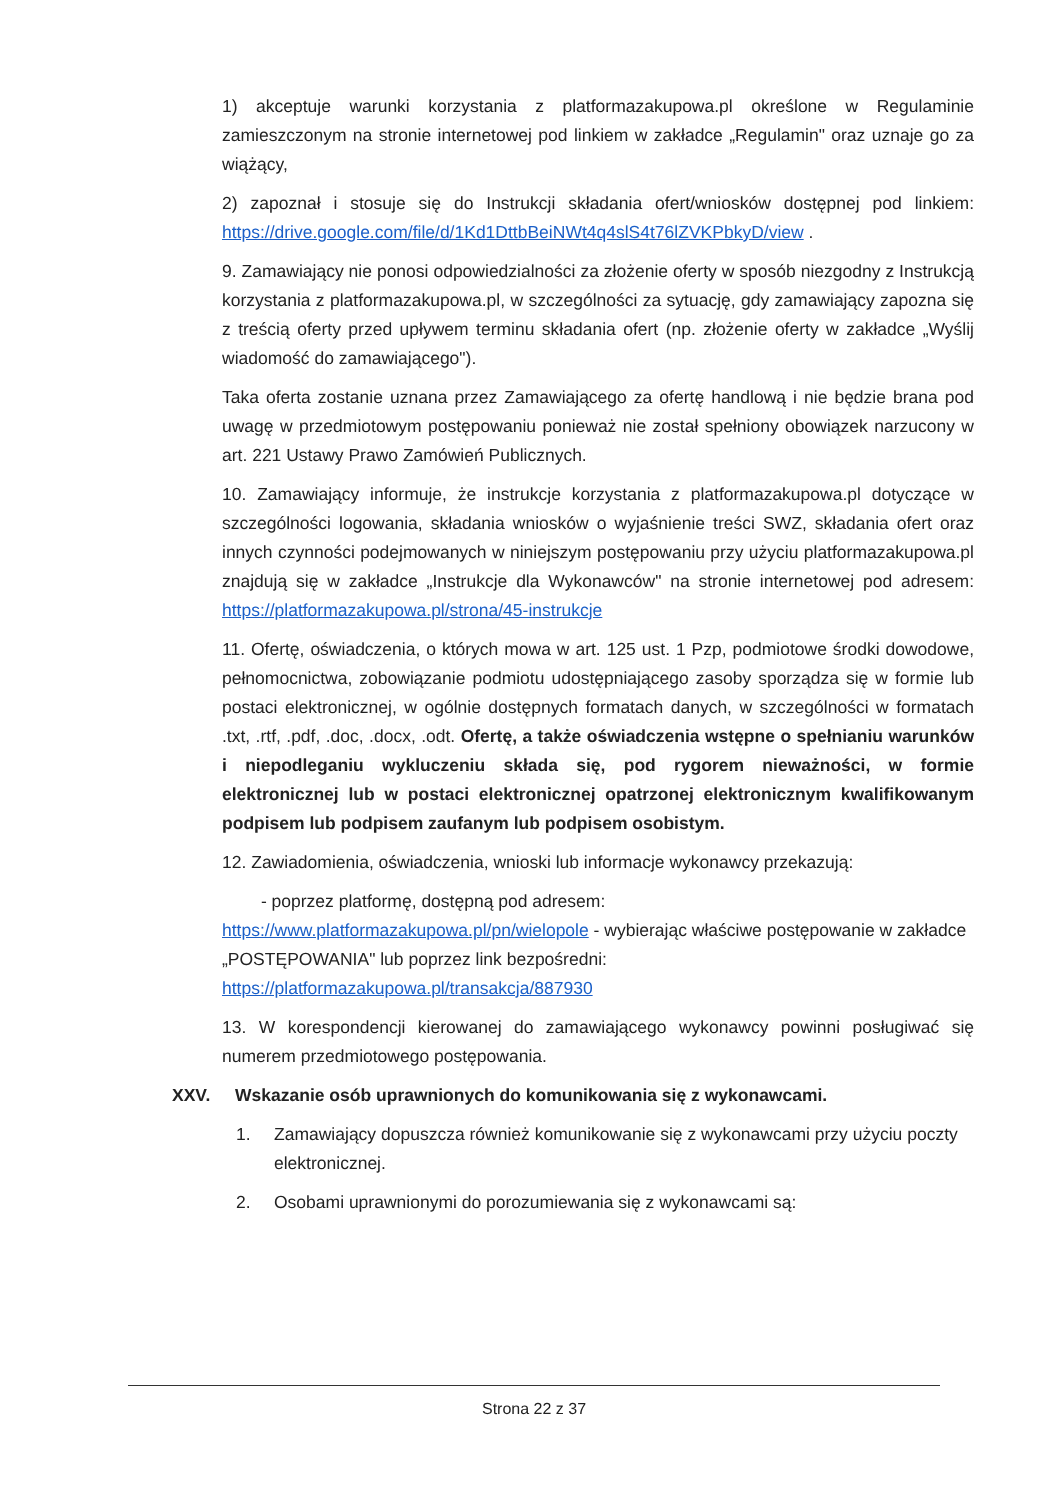1) akceptuje warunki korzystania z platformazakupowa.pl określone w Regulaminie zamieszczonym na stronie internetowej pod linkiem w zakładce „Regulamin" oraz uznaje go za wiążący,
2) zapoznał i stosuje się do Instrukcji składania ofert/wniosków dostępnej pod linkiem: https://drive.google.com/file/d/1Kd1DttbBeiNWt4q4slS4t76lZVKPbkyD/view .
9. Zamawiający nie ponosi odpowiedzialności za złożenie oferty w sposób niezgodny z Instrukcją korzystania z platformazakupowa.pl, w szczególności za sytuację, gdy zamawiający zapozna się z treścią oferty przed upływem terminu składania ofert (np. złożenie oferty w zakładce „Wyślij wiadomość do zamawiającego").
Taka oferta zostanie uznana przez Zamawiającego za ofertę handlową i nie będzie brana pod uwagę w przedmiotowym postępowaniu ponieważ nie został spełniony obowiązek narzucony w art. 221 Ustawy Prawo Zamówień Publicznych.
10. Zamawiający informuje, że instrukcje korzystania z platformazakupowa.pl dotyczące w szczególności logowania, składania wniosków o wyjaśnienie treści SWZ, składania ofert oraz innych czynności podejmowanych w niniejszym postępowaniu przy użyciu platformazakupowa.pl znajdują się w zakładce „Instrukcje dla Wykonawców" na stronie internetowej pod adresem: https://platformazakupowa.pl/strona/45-instrukcje
11. Ofertę, oświadczenia, o których mowa w art. 125 ust. 1 Pzp, podmiotowe środki dowodowe, pełnomocnictwa, zobowiązanie podmiotu udostępniającego zasoby sporządza się w formie lub postaci elektronicznej, w ogólnie dostępnych formatach danych, w szczególności w formatach .txt, .rtf, .pdf, .doc, .docx, .odt. Ofertę, a także oświadczenia wstępne o spełnianiu warunków i niepodleganiu wykluczeniu składa się, pod rygorem nieważności, w formie elektronicznej lub w postaci elektronicznej opatrzonej elektronicznym kwalifikowanym podpisem lub podpisem zaufanym lub podpisem osobistym.
12. Zawiadomienia, oświadczenia, wnioski lub informacje wykonawcy przekazują:
- poprzez platformę, dostępną pod adresem:
https://www.platformazakupowa.pl/pn/wielopole - wybierając właściwe postępowanie w zakładce „POSTĘPOWANIA" lub poprzez link bezpośredni:
https://platformazakupowa.pl/transakcja/887930
13. W korespondencji kierowanej do zamawiającego wykonawcy powinni posługiwać się numerem przedmiotowego postępowania.
XXV. Wskazanie osób uprawnionych do komunikowania się z wykonawcami.
1. Zamawiający dopuszcza również komunikowanie się z wykonawcami przy użyciu poczty elektronicznej.
2. Osobami uprawnionymi do porozumiewania się z wykonawcami są:
Strona 22 z 37